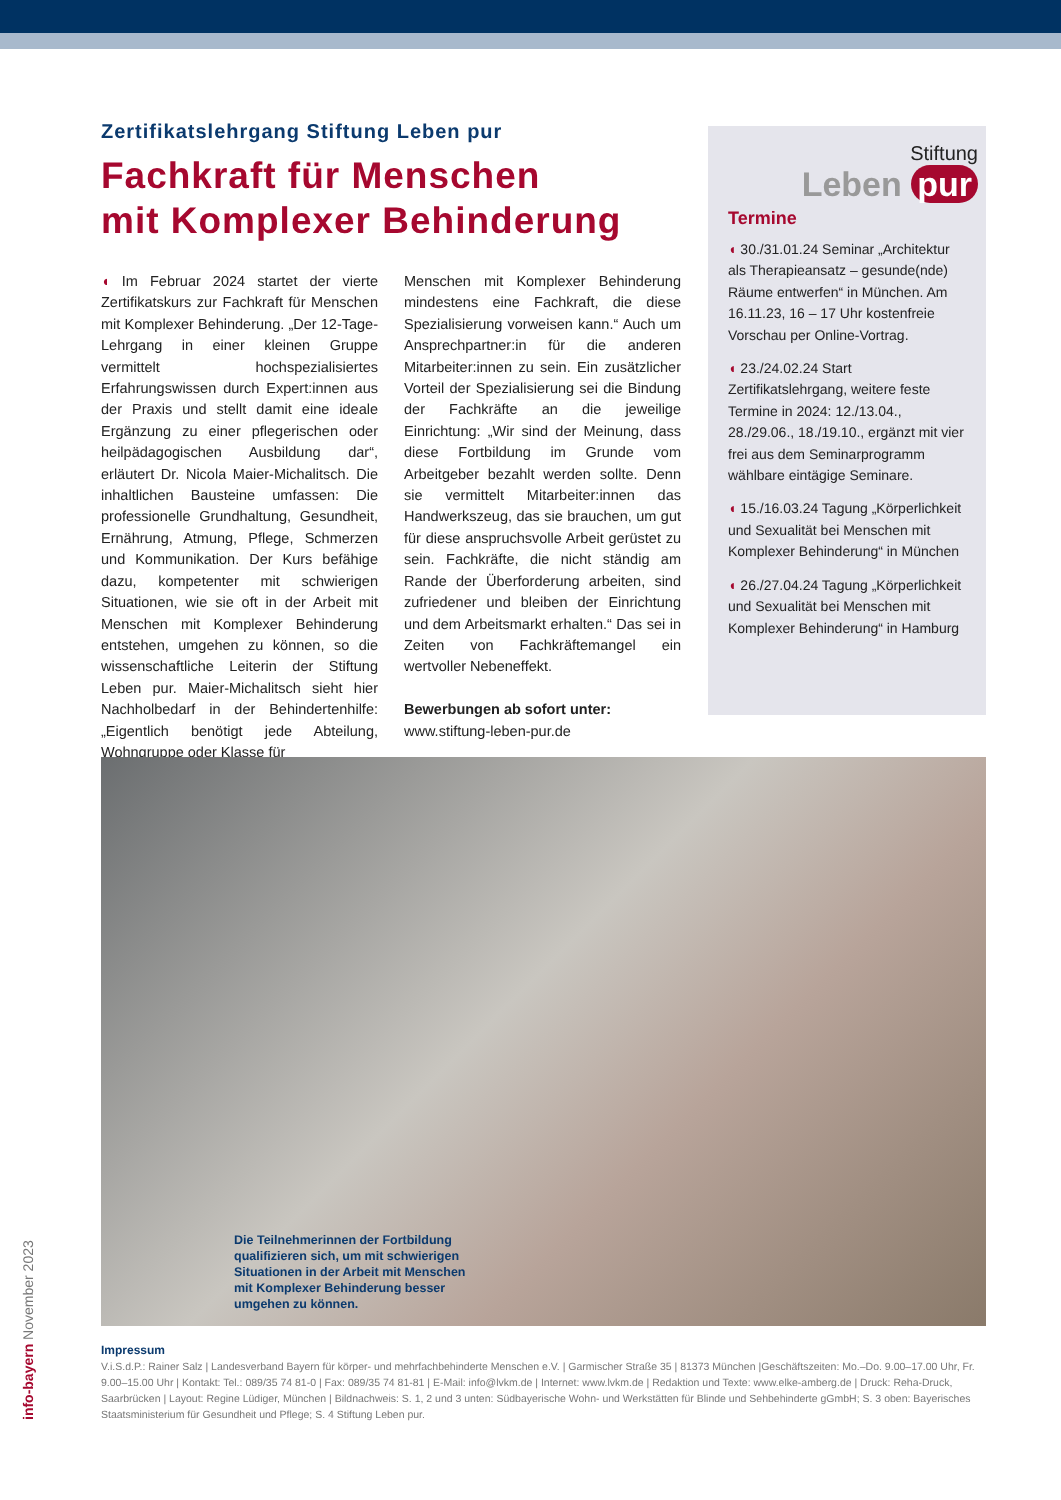Zertifikatslehrgang Stiftung Leben pur
Fachkraft für Menschen
mit Komplexer Behinderung
◖ Im Februar 2024 startet der vierte Zertifikatskurs zur Fachkraft für Menschen mit Komplexer Behinderung. „Der 12-Tage-Lehrgang in einer kleinen Gruppe vermittelt hochspezialisiertes Erfahrungswissen durch Expert:innen aus der Praxis und stellt damit eine ideale Ergänzung zu einer pflegerischen oder heilpädagogischen Ausbildung dar“, erläutert Dr. Nicola Maier-Michalitsch. Die inhaltlichen Bausteine umfassen: Die professionelle Grundhaltung, Gesundheit, Ernährung, Atmung, Pflege, Schmerzen und Kommunikation. Der Kurs befähige dazu, kompetenter mit schwierigen Situationen, wie sie oft in der Arbeit mit Menschen mit Komplexer Behinderung entstehen, umgehen zu können, so die wissenschaftliche Leiterin der Stiftung Leben pur. Maier-Michalitsch sieht hier Nachholbedarf in der Behindertenhilfe: „Eigentlich benötigt jede Abteilung, Wohngruppe oder Klasse für
Menschen mit Komplexer Behinderung mindestens eine Fachkraft, die diese Spezialisierung vorweisen kann.“ Auch um Ansprechpartner:in für die anderen Mitarbeiter:innen zu sein. Ein zusätzlicher Vorteil der Spezialisierung sei die Bindung der Fachkräfte an die jeweilige Einrichtung: „Wir sind der Meinung, dass diese Fortbildung im Grunde vom Arbeitgeber bezahlt werden sollte. Denn sie vermittelt Mitarbeiter:innen das Handwerkszeug, das sie brauchen, um gut für diese anspruchsvolle Arbeit gerüstet zu sein. Fachkräfte, die nicht ständig am Rande der Überforderung arbeiten, sind zufriedener und bleiben der Einrichtung und dem Arbeitsmarkt erhalten.“ Das sei in Zeiten von Fachkräftemangel ein wertvoller Nebeneffekt.
Bewerbungen ab sofort unter:
www.stiftung-leben-pur.de
Stiftung
Leben pur
Termine
◖ 30./31.01.24 Seminar „Architektur als Therapieansatz – gesunde(nde) Räume entwerfen“ in München. Am 16.11.23, 16 – 17 Uhr kostenfreie Vorschau per Online-Vortrag.
◖ 23./24.02.24 Start Zertifikatslehrgang, weitere feste Termine in 2024: 12./13.04., 28./29.06., 18./19.10., ergänzt mit vier frei aus dem Seminarprogramm wählbare eintägige Seminare.
◖ 15./16.03.24 Tagung „Körperlichkeit und Sexualität bei Menschen mit Komplexer Behinderung“ in München
◖ 26./27.04.24 Tagung „Körperlichkeit und Sexualität bei Menschen mit Komplexer Behinderung“ in Hamburg
Die Teilnehmerinnen der Fortbildung qualifizieren sich, um mit schwierigen Situationen in der Arbeit mit Menschen mit Komplexer Behinderung besser umgehen zu können.
Impressum
V.i.S.d.P.: Rainer Salz | Landesverband Bayern für körper- und mehrfachbehinderte Menschen e.V. | Garmischer Straße 35 | 81373 München |Geschäftszeiten: Mo.–Do. 9.00–17.00 Uhr, Fr. 9.00–15.00 Uhr | Kontakt: Tel.: 089/35 74 81-0 | Fax: 089/35 74 81-81 | E-Mail: info@lvkm.de | Internet: www.lvkm.de | Redaktion und Texte: www.elke-amberg.de | Druck: Reha-Druck, Saarbrücken | Layout: Regine Lüdiger, München | Bildnachweis: S. 1, 2 und 3 unten: Südbayerische Wohn- und Werkstätten für Blinde und Sehbehinderte gGmbH; S. 3 oben: Bayerisches Staatsministerium für Gesundheit und Pflege; S. 4 Stiftung Leben pur.
info-bayern November 2023